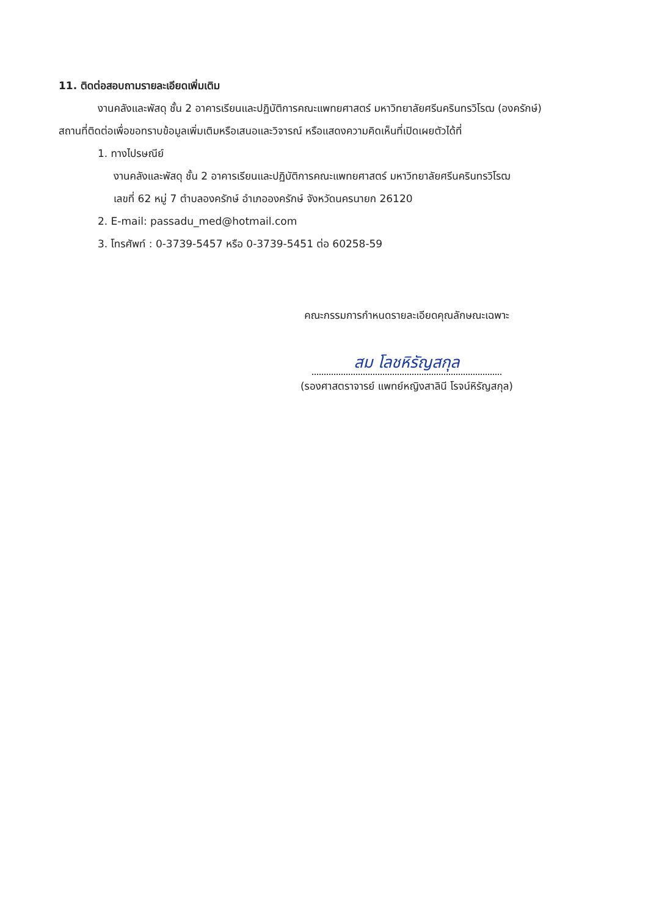11. ติดต่อสอบถามรายละเอียดเพิ่มเติม
งานคลังและพัสดุ ชั้น 2 อาคารเรียนและปฏิบัติการคณะแพทยศาสตร์ มหาวิทยาลัยศรีนครินทรวิโรฒ (องครักษ์)
สถานที่ติดต่อเพื่อขอทราบข้อมูลเพิ่มเติมหรือเสนอและวิจารณ์ หรือแสดงความคิดเห็นที่เปิดเผยตัวได้ที่
1. ทางไปรษณีย์
งานคลังและพัสดุ ชั้น 2 อาคารเรียนและปฏิบัติการคณะแพทยศาสตร์ มหาวิทยาลัยศรีนครินทรวิโรฒ
เลขที่ 62 หมู่ 7 ตำบลองครักษ์ อำเภอองครักษ์ จังหวัดนครนายก 26120
2. E-mail: passadu_med@hotmail.com
3. โทรศัพท์ : 0-3739-5457 หรือ 0-3739-5451 ต่อ 60258-59
คณะกรรมการกำหนดรายละเอียดคุณลักษณะเฉพาะ
สม โลชหิรัญสกุล
(รองศาสตราจารย์ แพทย์หญิงสาลินี โรจน์หิรัญสกุล)